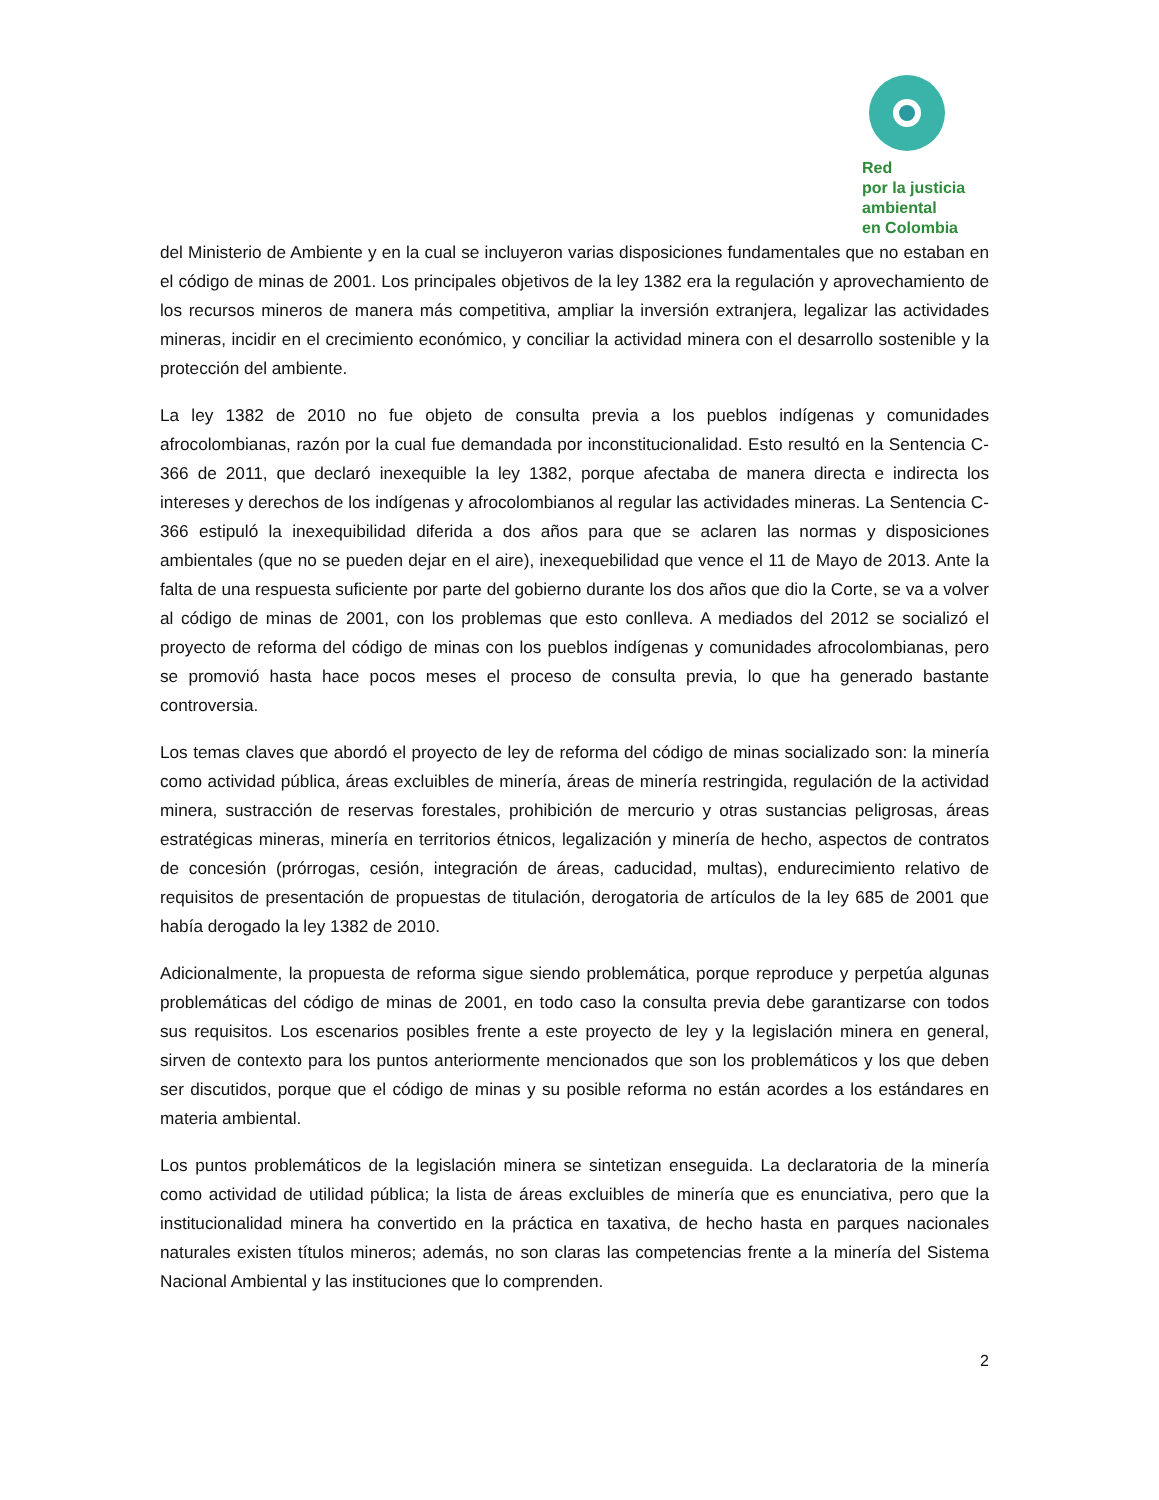Red
por la justicia
ambiental
en Colombia
del Ministerio de Ambiente y en la cual se incluyeron varias disposiciones fundamentales que no estaban en el código de minas de 2001. Los principales objetivos de la ley 1382 era la regulación y aprovechamiento de los recursos mineros de manera más competitiva, ampliar la inversión extranjera, legalizar las actividades mineras, incidir en el crecimiento económico, y conciliar la actividad minera con el desarrollo sostenible y la protección del ambiente.
La ley 1382 de 2010 no fue objeto de consulta previa a los pueblos indígenas y comunidades afrocolombianas, razón por la cual fue demandada por inconstitucionalidad. Esto resultó en la Sentencia C-366 de 2011, que declaró inexequible la ley 1382, porque afectaba de manera directa e indirecta los intereses y derechos de los indígenas y afrocolombianos al regular las actividades mineras. La Sentencia C-366 estipuló la inexequibilidad diferida a dos años para que se aclaren las normas y disposiciones ambientales (que no se pueden dejar en el aire), inexequebilidad que vence el 11 de Mayo de 2013. Ante la falta de una respuesta suficiente por parte del gobierno durante los dos años que dio la Corte, se va a volver al código de minas de 2001, con los problemas que esto conlleva. A mediados del 2012 se socializó el proyecto de reforma del código de minas con los pueblos indígenas y comunidades afrocolombianas, pero se promovió hasta hace pocos meses el proceso de consulta previa, lo que ha generado bastante controversia.
Los temas claves que abordó el proyecto de ley de reforma del código de minas socializado son: la minería como actividad pública, áreas excluibles de minería, áreas de minería restringida, regulación de la actividad minera, sustracción de reservas forestales, prohibición de mercurio y otras sustancias peligrosas, áreas estratégicas mineras, minería en territorios étnicos, legalización y minería de hecho, aspectos de contratos de concesión (prórrogas, cesión, integración de áreas, caducidad, multas), endurecimiento relativo de requisitos de presentación de propuestas de titulación, derogatoria de artículos de la ley 685 de 2001 que había derogado la ley 1382 de 2010.
Adicionalmente, la propuesta de reforma sigue siendo problemática, porque reproduce y perpetúa algunas problemáticas del código de minas de 2001, en todo caso la consulta previa debe garantizarse con todos sus requisitos. Los escenarios posibles frente a este proyecto de ley y la legislación minera en general, sirven de contexto para los puntos anteriormente mencionados que son los problemáticos y los que deben ser discutidos, porque que el código de minas y su posible reforma no están acordes a los estándares en materia ambiental.
Los puntos problemáticos de la legislación minera se sintetizan enseguida. La declaratoria de la minería como actividad de utilidad pública; la lista de áreas excluibles de minería que es enunciativa, pero que la institucionalidad minera ha convertido en la práctica en taxativa, de hecho hasta en parques nacionales naturales existen títulos mineros; además, no son claras las competencias frente a la minería del Sistema Nacional Ambiental y las instituciones que lo comprenden.
2